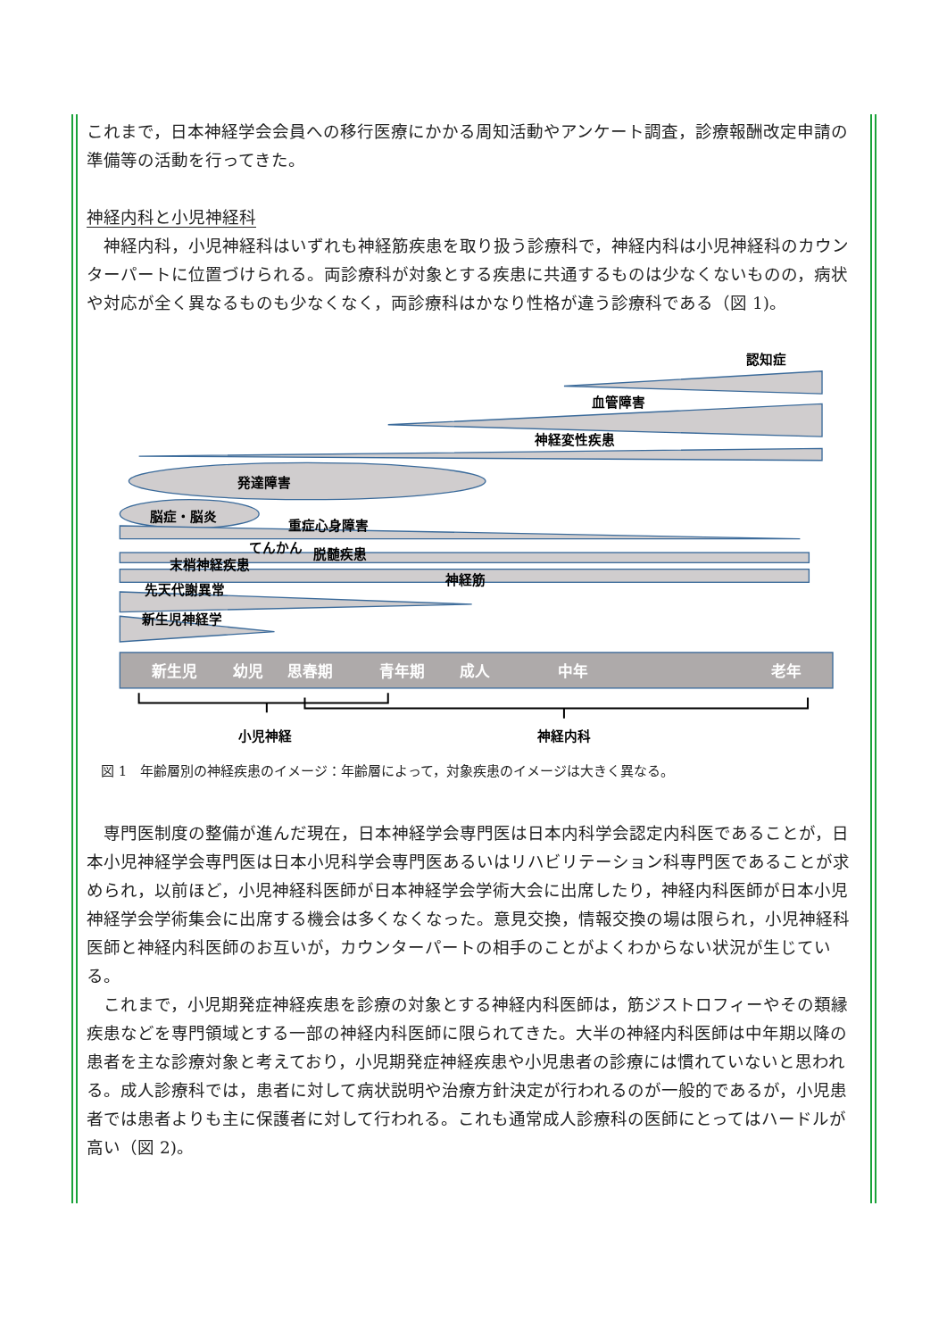これまで，日本神経学会会員への移行医療にかかる周知活動やアンケート調査，診療報酬改定申請の準備等の活動を行ってきた。
神経内科と小児神経科
神経内科，小児神経科はいずれも神経筋疾患を取り扱う診療科で，神経内科は小児神経科のカウンターパートに位置づけられる。両診療科が対象とする疾患に共通するものは少なくないものの，病状や対応が全く異なるものも少なくなく，両診療科はかなり性格が違う診療科である（図 1)。
認知症
血管障害
神経変性疾患
発達障害
脳症・脳炎
重症心身障害
てんかん
脱髄疾患
末梢神経疾患
神経筋
先天代謝異常
新生児神経学
新生児
幼児
思春期
青年期
成人
中年
老年
小児神経
神経内科
図 1　年齢層別の神経疾患のイメージ：年齢層によって，対象疾患のイメージは大きく異なる。
専門医制度の整備が進んだ現在，日本神経学会専門医は日本内科学会認定内科医であることが，日本小児神経学会専門医は日本小児科学会専門医あるいはリハビリテーション科専門医であることが求められ，以前ほど，小児神経科医師が日本神経学会学術大会に出席したり，神経内科医師が日本小児神経学会学術集会に出席する機会は多くなくなった。意見交換，情報交換の場は限られ，小児神経科医師と神経内科医師のお互いが，カウンターパートの相手のことがよくわからない状況が生じている。
これまで，小児期発症神経疾患を診療の対象とする神経内科医師は，筋ジストロフィーやその類縁疾患などを専門領域とする一部の神経内科医師に限られてきた。大半の神経内科医師は中年期以降の患者を主な診療対象と考えており，小児期発症神経疾患や小児患者の診療には慣れていないと思われる。成人診療科では，患者に対して病状説明や治療方針決定が行われるのが一般的であるが，小児患者では患者よりも主に保護者に対して行われる。これも通常成人診療科の医師にとってはハードルが高い（図 2)。